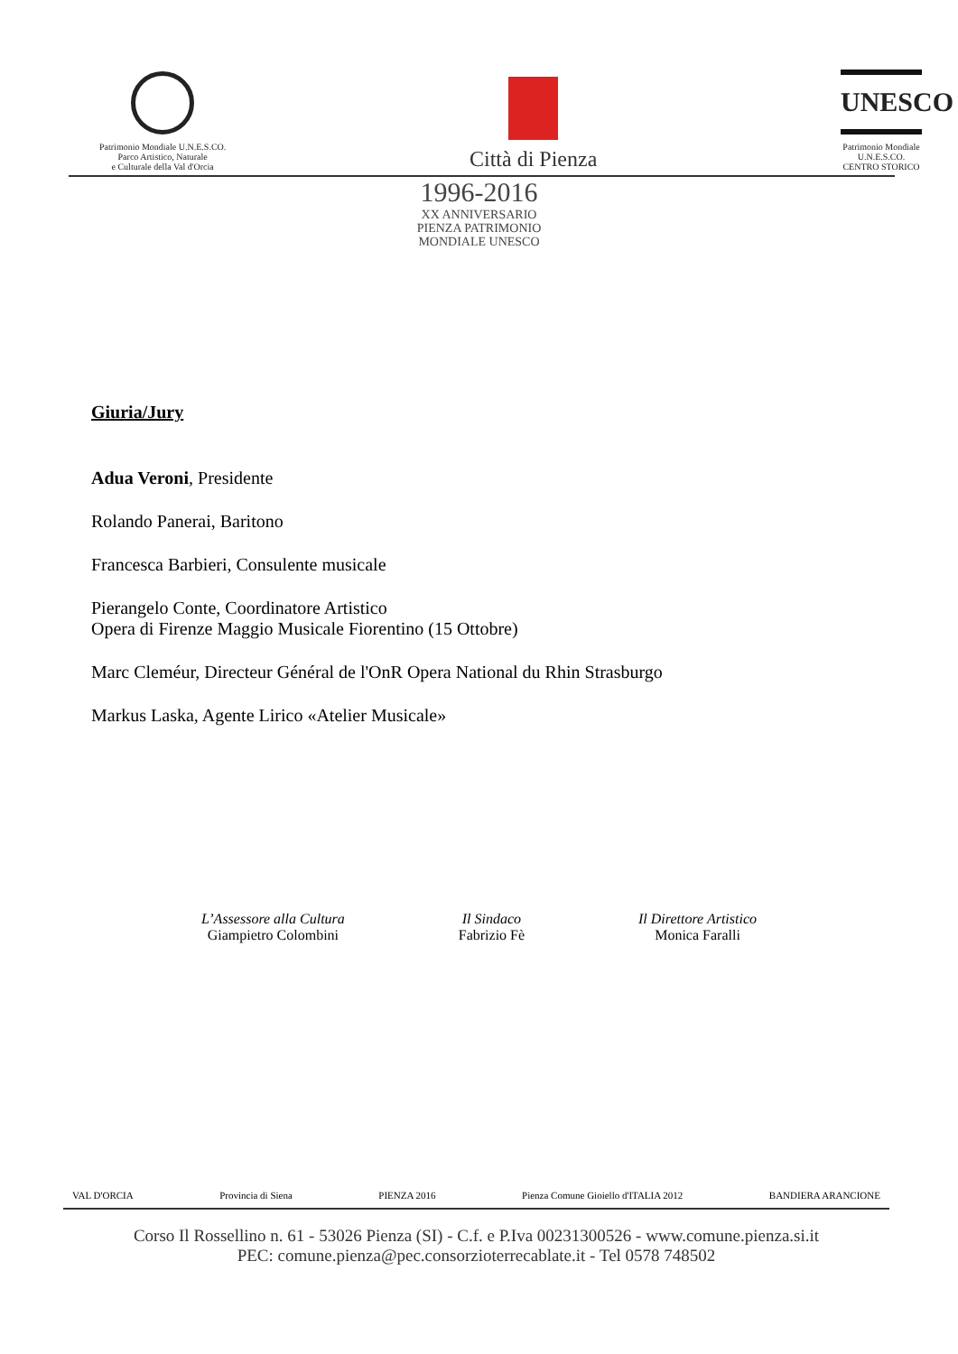Patrimonio Mondiale U.N.E.S.CO.
Parco Artistico, Naturale
e Culturale della Val d'Orcia
Città di Pienza
UNESCO
Patrimonio Mondiale
U.N.E.S.CO.
CENTRO STORICO
1996-2016
XX ANNIVERSARIO
PIENZA PATRIMONIO
MONDIALE UNESCO
Giuria/Jury
Adua Veroni, Presidente
Rolando Panerai, Baritono
Francesca Barbieri, Consulente musicale
Pierangelo Conte, Coordinatore Artistico
Opera di Firenze Maggio Musicale Fiorentino (15 Ottobre)
Marc Cleméur, Directeur Général de l'OnR Opera National du Rhin Strasburgo
Markus Laska, Agente Lirico «Atelier Musicale»
L’Assessore alla Cultura
Giampietro Colombini
Il Sindaco
Fabrizio Fè
Il Direttore Artistico
Monica Faralli
VAL D'ORCIA Provincia di Siena PIENZA 2016 Pienza Comune Gioiello d'ITALIA 2012 BANDIERA ARANCIONE
Corso Il Rossellino n. 61 - 53026 Pienza (SI) - C.f. e P.Iva 00231300526 - www.comune.pienza.si.it
PEC: comune.pienza@pec.consorzioterrecablate.it - Tel 0578 748502